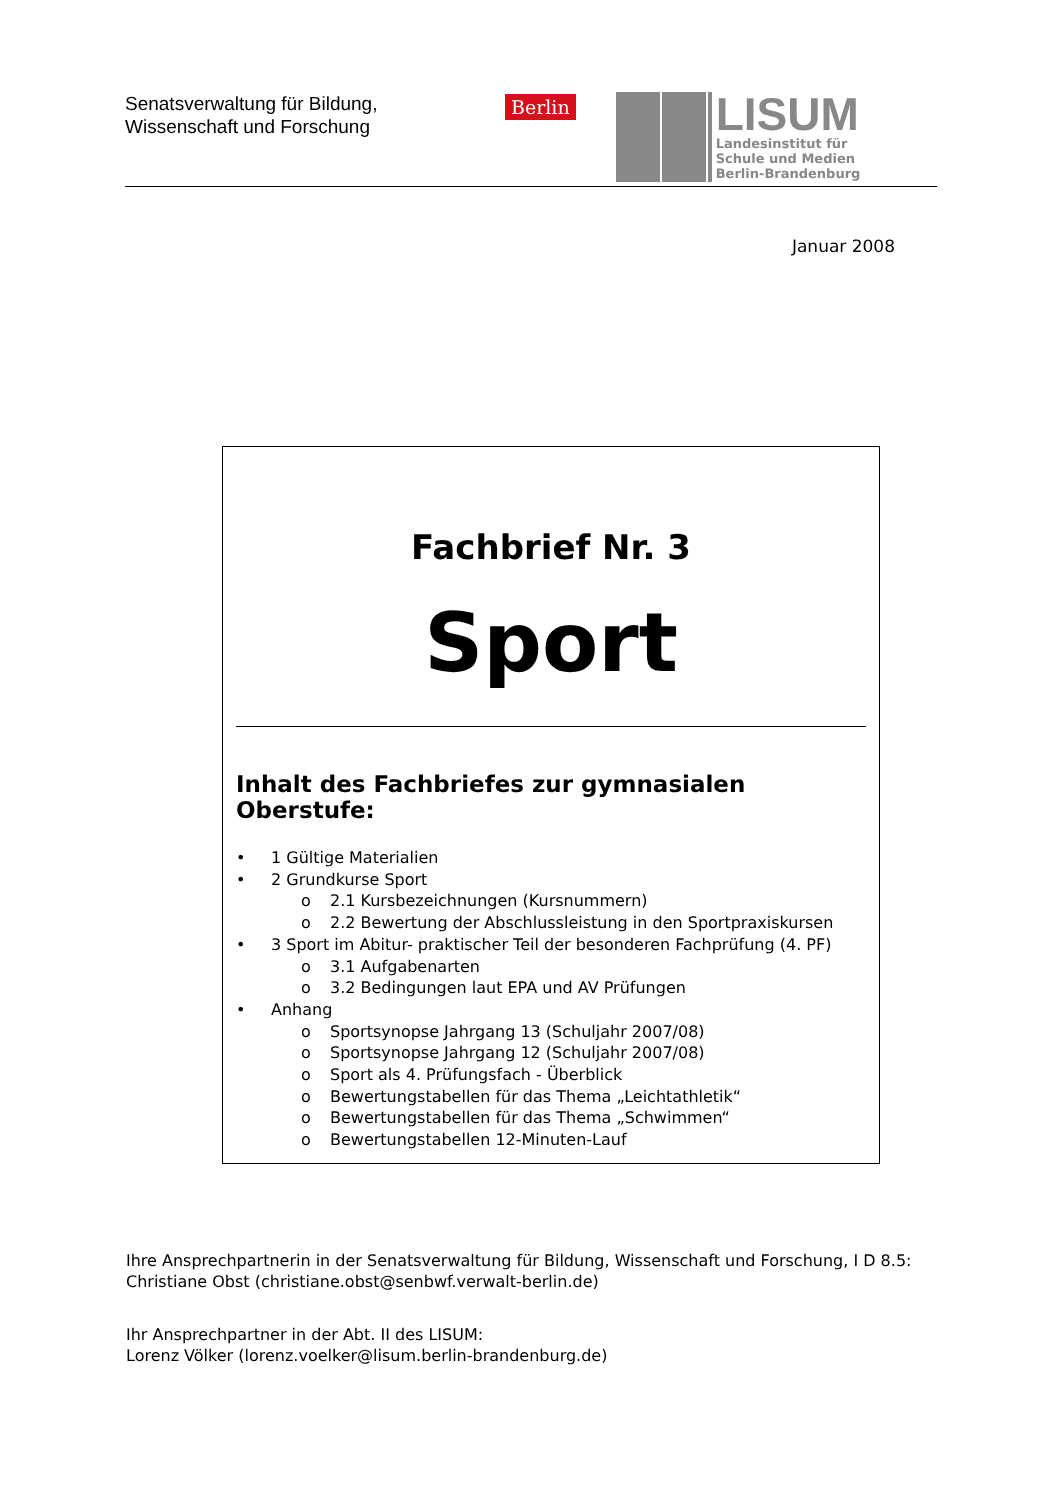Senatsverwaltung für Bildung,
Wissenschaft und Forschung
Berlin
LISUM
Landesinstitut für
Schule und Medien
Berlin-Brandenburg
Januar 2008
Fachbrief Nr. 3
Sport
Inhalt des Fachbriefes zur gymnasialen Oberstufe:
• 1 Gültige Materialien
• 2 Grundkurse Sport
o 2.1 Kursbezeichnungen (Kursnummern)
o 2.2 Bewertung der Abschlussleistung in den Sportpraxiskursen
• 3 Sport im Abitur- praktischer Teil der besonderen Fachprüfung (4. PF)
o 3.1 Aufgabenarten
o 3.2 Bedingungen laut EPA und AV Prüfungen
• Anhang
o Sportsynopse Jahrgang 13 (Schuljahr 2007/08)
o Sportsynopse Jahrgang 12 (Schuljahr 2007/08)
o Sport als 4. Prüfungsfach - Überblick
o Bewertungstabellen für das Thema „Leichtathletik“
o Bewertungstabellen für das Thema „Schwimmen“
o Bewertungstabellen 12-Minuten-Lauf
Ihre Ansprechpartnerin in der Senatsverwaltung für Bildung, Wissenschaft und Forschung, I D 8.5:
Christiane Obst (christiane.obst@senbwf.verwalt-berlin.de)
Ihr Ansprechpartner in der Abt. II des LISUM:
Lorenz Völker (lorenz.voelker@lisum.berlin-brandenburg.de)